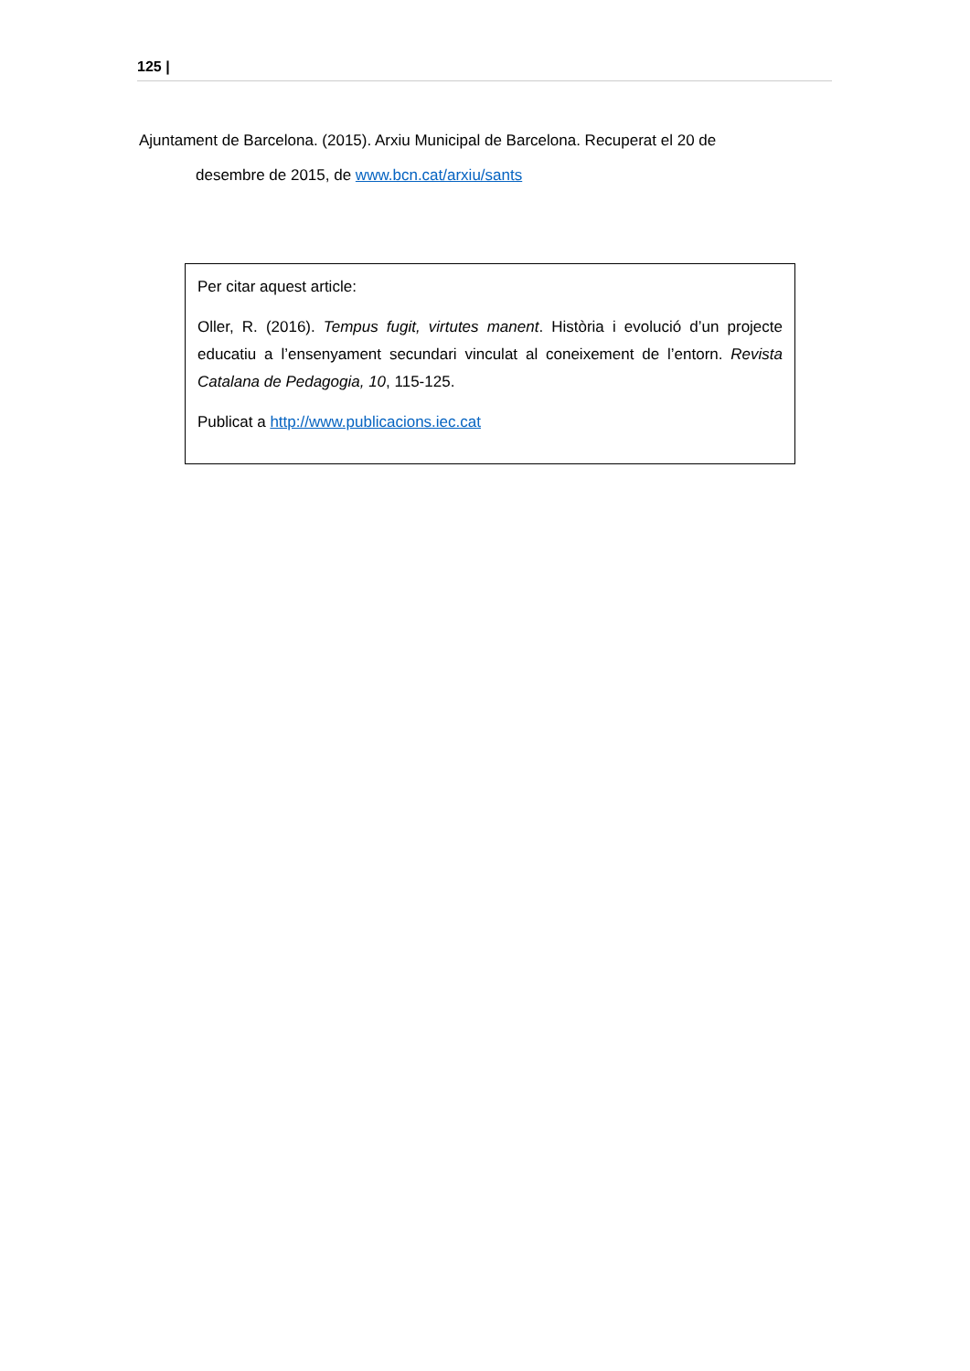125 |
Ajuntament de Barcelona. (2015). Arxiu Municipal de Barcelona. Recuperat el 20 de
desembre de 2015, de www.bcn.cat/arxiu/sants
Per citar aquest article:
Oller, R. (2016). Tempus fugit, virtutes manent. Història i evolució d’un projecte educatiu a l’ensenyament secundari vinculat al coneixement de l’entorn. Revista Catalana de Pedagogia, 10, 115-125.
Publicat a http://www.publicacions.iec.cat